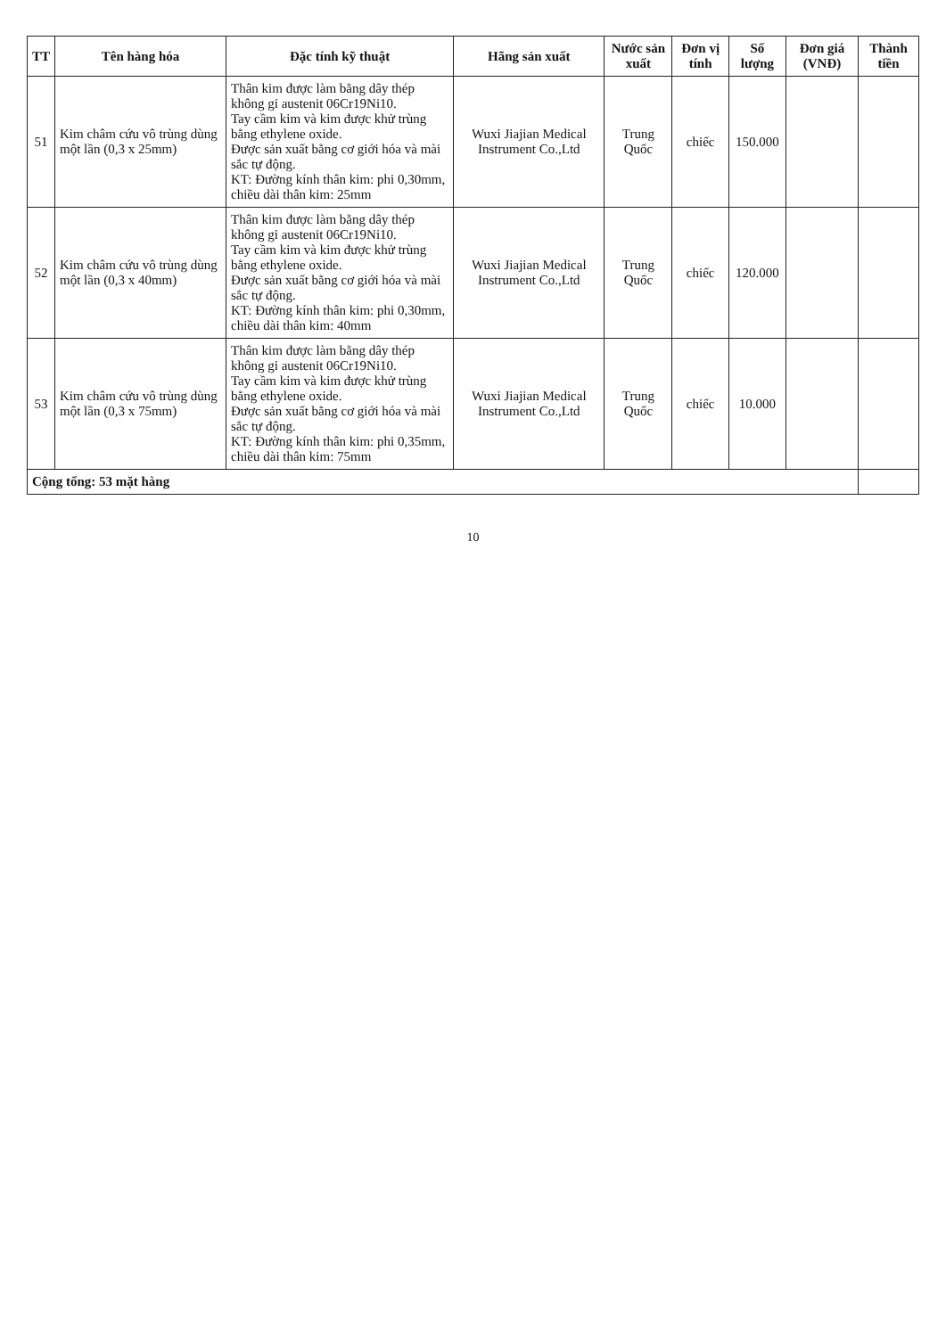| TT | Tên hàng hóa | Đặc tính kỹ thuật | Hãng sản xuất | Nước sản xuất | Đơn vị tính | Số lượng | Đơn giá (VNĐ) | Thành tiền |
| --- | --- | --- | --- | --- | --- | --- | --- | --- |
| 51 | Kim châm cứu vô trùng dùng một lần (0,3 x 25mm) | Thân kim được làm bằng dây thép không gỉ austenit 06Cr19Ni10. Tay cầm kim và kim được khử trùng bằng ethylene oxide. Được sản xuất bằng cơ giới hóa và mài sắc tự động. KT: Đường kính thân kim: phi 0,30mm, chiều dài thân kim: 25mm | Wuxi Jiajian Medical Instrument Co.,Ltd | Trung Quốc | chiếc | 150.000 | | |
| 52 | Kim châm cứu vô trùng dùng một lần (0,3 x 40mm) | Thân kim được làm bằng dây thép không gỉ austenit 06Cr19Ni10. Tay cầm kim và kim được khử trùng bằng ethylene oxide. Được sản xuất bằng cơ giới hóa và mài sắc tự động. KT: Đường kính thân kim: phi 0,30mm, chiều dài thân kim: 40mm | Wuxi Jiajian Medical Instrument Co.,Ltd | Trung Quốc | chiếc | 120.000 | | |
| 53 | Kim châm cứu vô trùng dùng một lần (0,3 x 75mm) | Thân kim được làm bằng dây thép không gỉ austenit 06Cr19Ni10. Tay cầm kim và kim được khử trùng bằng ethylene oxide. Được sản xuất bằng cơ giới hóa và mài sắc tự động. KT: Đường kính thân kim: phi 0,35mm, chiều dài thân kim: 75mm | Wuxi Jiajian Medical Instrument Co.,Ltd | Trung Quốc | chiếc | 10.000 | | |
| Cộng tổng: 53 mặt hàng | | | | | | | | |
10